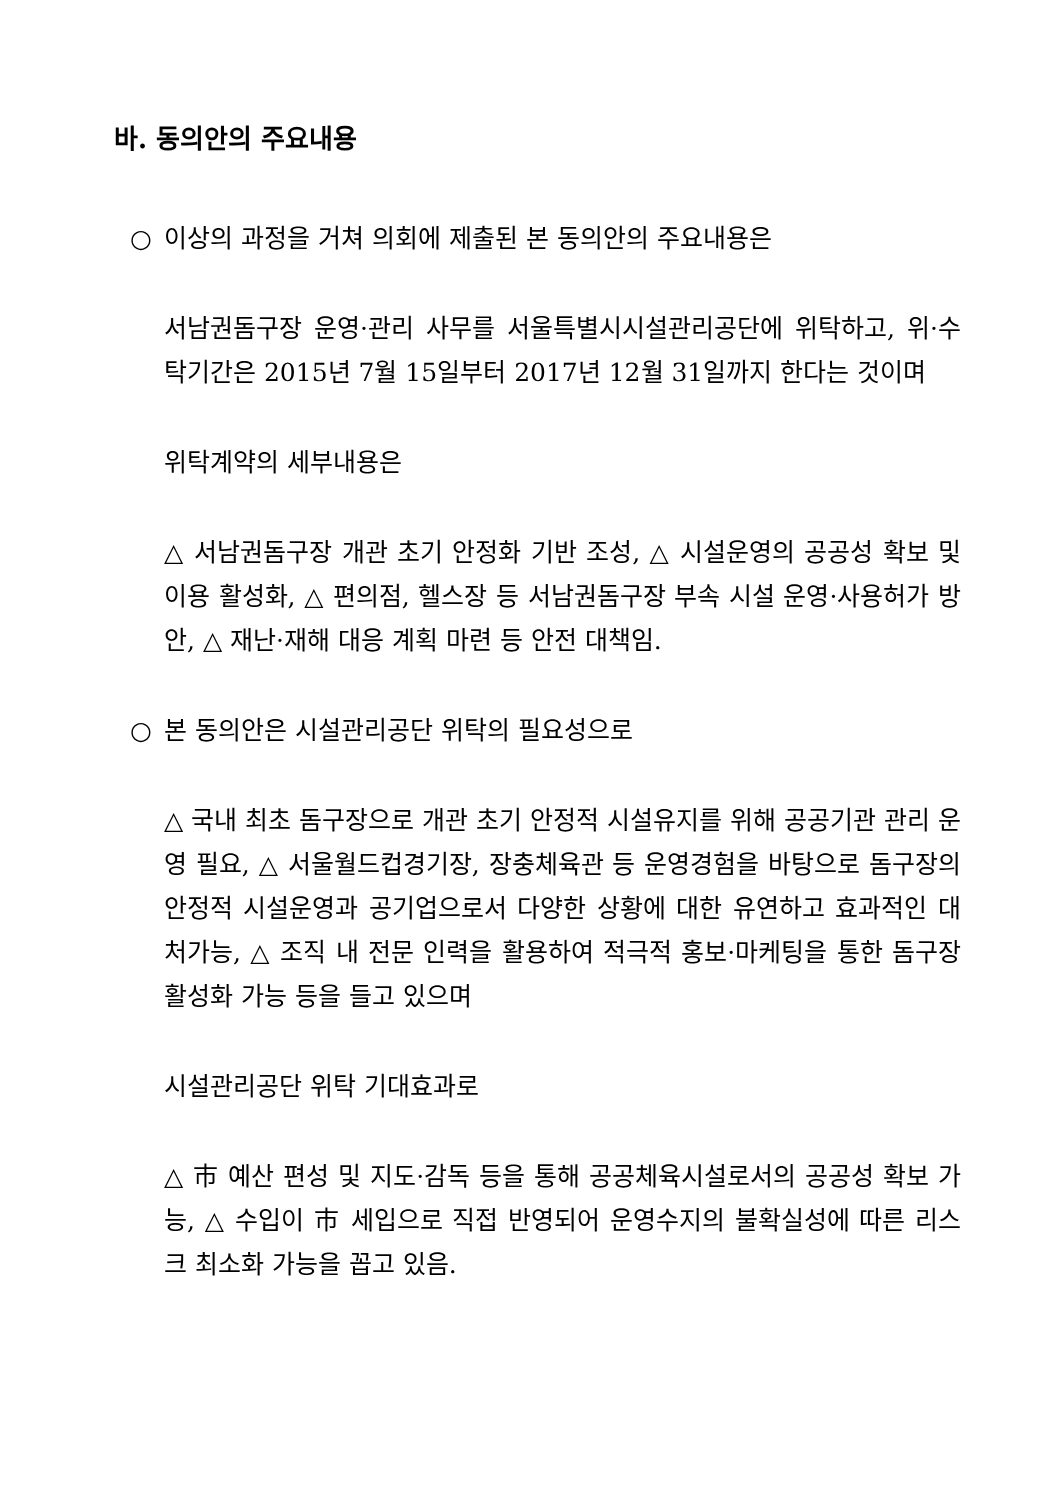바. 동의안의 주요내용
○ 이상의 과정을 거쳐 의회에 제출된 본 동의안의 주요내용은
서남권돔구장 운영·관리 사무를 서울특별시시설관리공단에 위탁하고, 위·수탁기간은 2015년 7월 15일부터 2017년 12월 31일까지 한다는 것이며
위탁계약의 세부내용은
△ 서남권돔구장 개관 초기 안정화 기반 조성, △ 시설운영의 공공성 확보 및 이용 활성화, △ 편의점, 헬스장 등 서남권돔구장 부속 시설 운영·사용허가 방안, △ 재난·재해 대응 계획 마련 등 안전 대책임.
○ 본 동의안은 시설관리공단 위탁의 필요성으로
△ 국내 최초 돔구장으로 개관 초기 안정적 시설유지를 위해 공공기관 관리 운영 필요, △ 서울월드컵경기장, 장충체육관 등 운영경험을 바탕으로 돔구장의 안정적 시설운영과 공기업으로서 다양한 상황에 대한 유연하고 효과적인 대처가능, △ 조직 내 전문 인력을 활용하여 적극적 홍보·마케팅을 통한 돔구장 활성화 가능 등을 들고 있으며
시설관리공단 위탁 기대효과로
△ 市 예산 편성 및 지도·감독 등을 통해 공공체육시설로서의 공공성 확보 가능, △ 수입이 市 세입으로 직접 반영되어 운영수지의 불확실성에 따른 리스크 최소화 가능을 꼽고 있음.